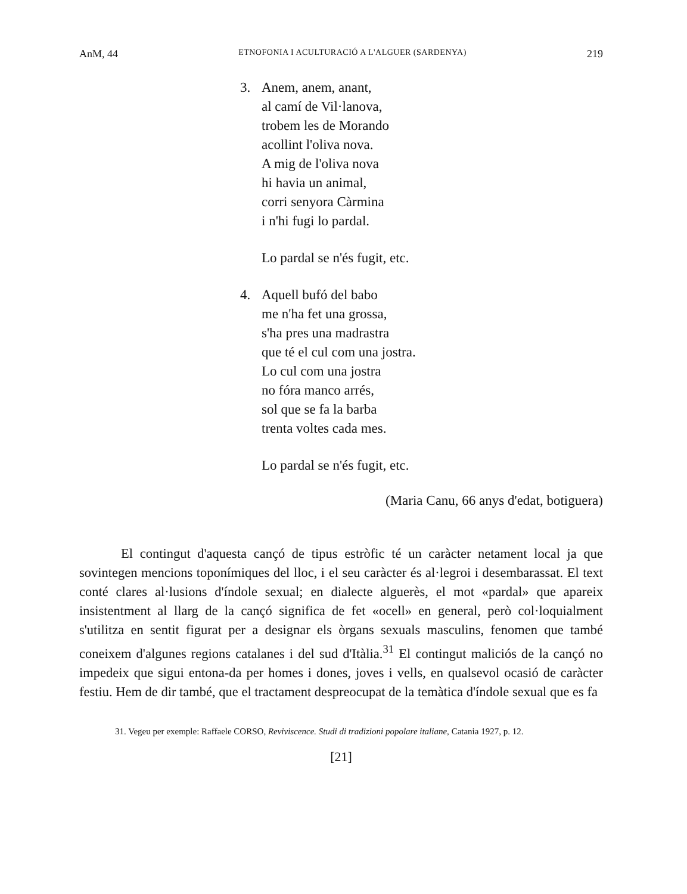AnM, 44 ETNOFONIA I ACULTURACIÓ A L'ALGUER (SARDENYA) 219
3. Anem, anem, anant,
al camí de Vil·lanova,
trobem les de Morando
acollint l'oliva nova.
A mig de l'oliva nova
hi havia un animal,
corri senyora Càrmina
i n'hi fugi lo pardal.
Lo pardal se n'és fugit, etc.
4. Aquell bufó del babo
me n'ha fet una grossa,
s'ha pres una madrastra
que té el cul com una jostra.
Lo cul com una jostra
no fóra manco arrés,
sol que se fa la barba
trenta voltes cada mes.
Lo pardal se n'és fugit, etc.
(Maria Canu, 66 anys d'edat, botiguera)
El contingut d'aquesta cançó de tipus estròfic té un caràcter netament local ja que sovintegen mencions toponímiques del lloc, i el seu caràcter és al·legroi i desembarassat. El text conté clares al·lusions d'índole sexual; en dialecte alguerès, el mot «pardal» que apareix insistentment al llarg de la cançó significa de fet «ocell» en general, però col·loquialment s'utilitza en sentit figurat per a designar els òrgans sexuals masculins, fenomen que també coneixem d'algunes regions catalanes i del sud d'Itàlia.<sup>31</sup> El contingut maliciós de la cançó no impedeix que sigui entona-da per homes i dones, joves i vells, en qualsevol ocasió de caràcter festiu. Hem de dir també, que el tractament despreocupat de la temàtica d'índole sexual que es fa
31. Vegeu per exemple: Raffaele CORSO, Reviviscence. Studi di tradizioni popolare italiane, Catania 1927, p. 12.
[21]